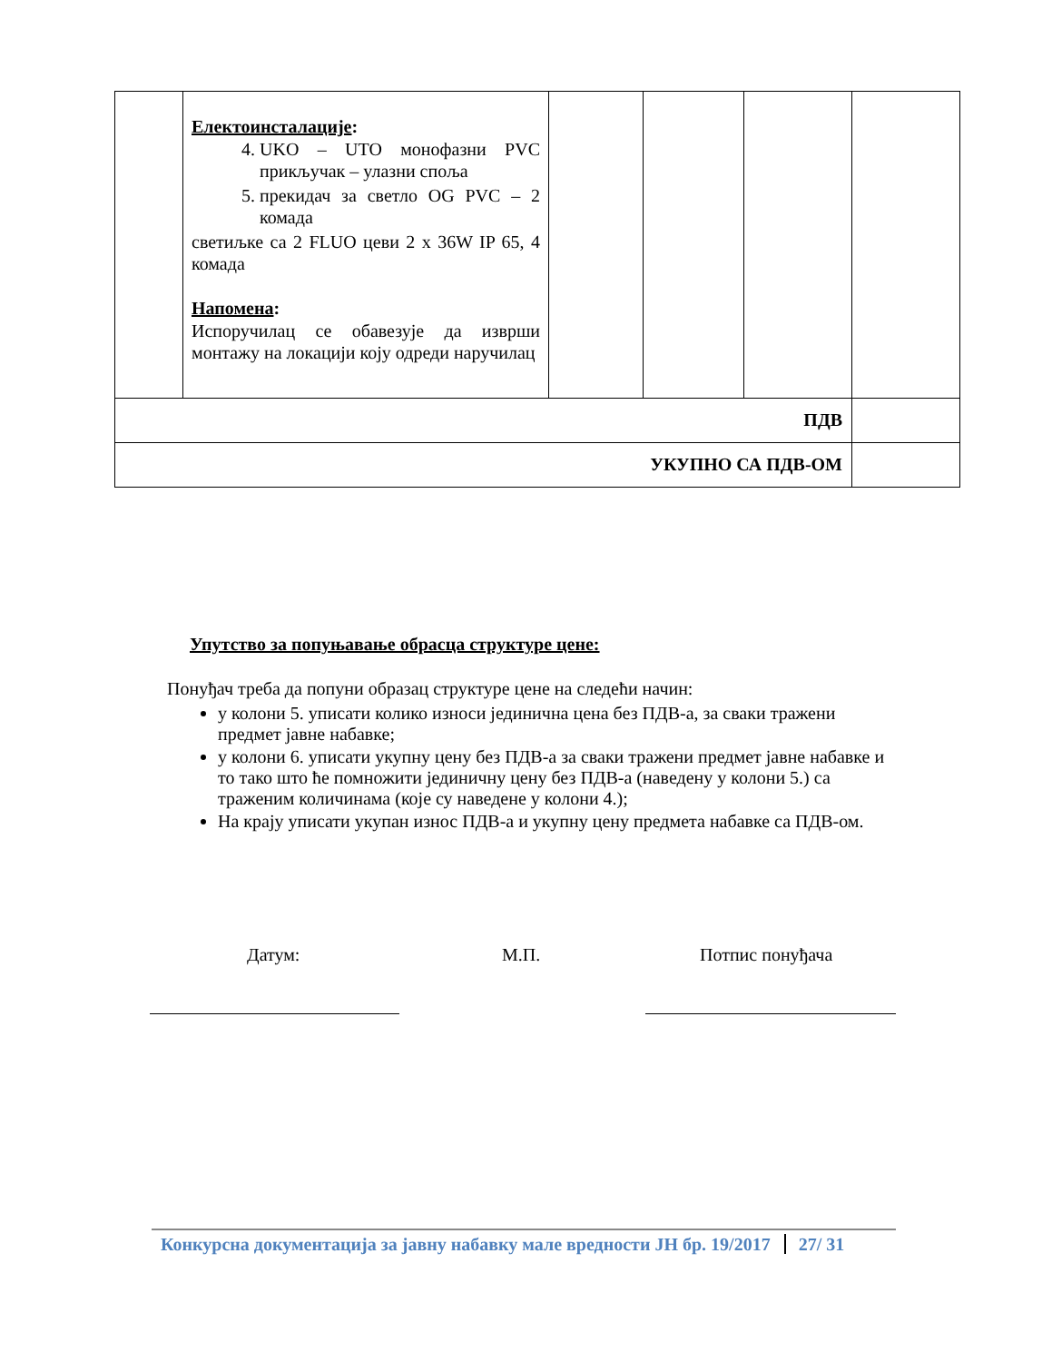| | Електоинсталације : 4. UKO – UTO монофазни PVC прикључак – улазни споља 5. прекидач за светло OG PVC – 2 комада светиљке са 2 FLUO цеви 2 x 36W IP 65, 4 комада Напомена : Испоручилац се обавезује да изврши монтажу на локацији коју одреди наручилац | | | | |
| ПДВ | | | | | |
| УКУПНО СА ПДВ-ОМ | | | | | |
Упутство за попуњавање обрасца структуре цене:
Понуђач треба да попуни образац структуре цене на следећи начин:
у колони 5. уписати колико износи јединична цена без ПДВ-а, за сваки тражени предмет јавне набавке;
у колони 6. уписати укупну цену без ПДВ-а за сваки тражени предмет јавне набавке и то тако што ће помножити јединичну цену без ПДВ-а (наведену у колони 5.) са траженим количинама (које су наведене у колони 4.);
На крају уписати укупан износ ПДВ-а и укупну цену предмета набавке са ПДВ-ом.
Датум: М.П. Потпис понуђача
Конкурсна документација за јавну набавку мале вредности ЈН бр. 19/2017 27/ 31